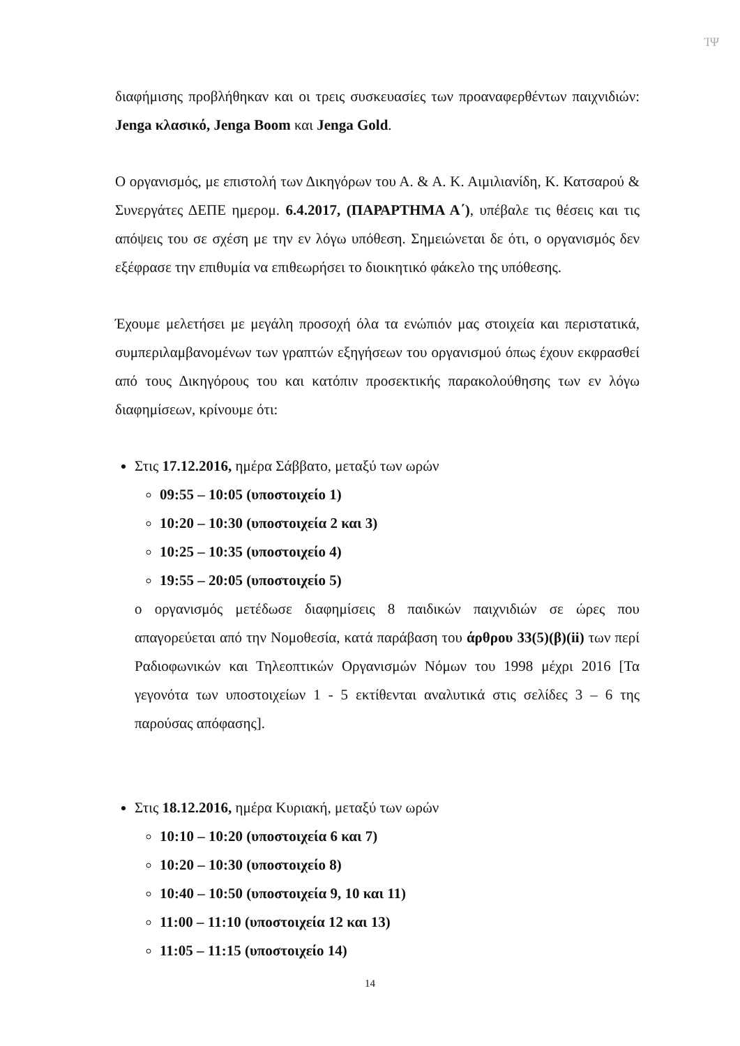ΊΨ
διαφήμισης προβλήθηκαν και οι τρεις συσκευασίες των προαναφερθέντων παιχνιδιών: Jenga κλασικό, Jenga Boom και Jenga Gold.
Ο οργανισμός, με επιστολή των Δικηγόρων του Α. & Α. Κ. Αιμιλιανίδη, Κ. Κατσαρού & Συνεργάτες ΔΕΠΕ ημερομ. 6.4.2017, (ΠΑΡΑΡΤΗΜΑ Α΄), υπέβαλε τις θέσεις και τις απόψεις του σε σχέση με την εν λόγω υπόθεση. Σημειώνεται δε ότι, ο οργανισμός δεν εξέφρασε την επιθυμία να επιθεωρήσει το διοικητικό φάκελο της υπόθεσης.
Έχουμε μελετήσει με μεγάλη προσοχή όλα τα ενώπιόν μας στοιχεία και περιστατικά, συμπεριλαμβανομένων των γραπτών εξηγήσεων του οργανισμού όπως έχουν εκφρασθεί από τους Δικηγόρους του και κατόπιν προσεκτικής παρακολούθησης των εν λόγω διαφημίσεων, κρίνουμε ότι:
Στις 17.12.2016, ημέρα Σάββατο, μεταξύ των ωρών
09:55 – 10:05 (υποστοιχείο 1)
10:20 – 10:30 (υποστοιχεία 2 και 3)
10:25 – 10:35 (υποστοιχείο 4)
19:55 – 20:05 (υποστοιχείο 5)
ο οργανισμός μετέδωσε διαφημίσεις 8 παιδικών παιχνιδιών σε ώρες που απαγορεύεται από την Νομοθεσία, κατά παράβαση του άρθρου 33(5)(β)(ii) των περί Ραδιοφωνικών και Τηλεοπτικών Οργανισμών Νόμων του 1998 μέχρι 2016 [Τα γεγονότα των υποστοιχείων 1 - 5 εκτίθενται αναλυτικά στις σελίδες 3 – 6 της παρούσας απόφασης].
Στις 18.12.2016, ημέρα Κυριακή, μεταξύ των ωρών
10:10 – 10:20 (υποστοιχεία 6 και 7)
10:20 – 10:30 (υποστοιχείο 8)
10:40 – 10:50 (υποστοιχεία 9, 10 και 11)
11:00 – 11:10 (υποστοιχεία 12 και 13)
11:05 – 11:15 (υποστοιχείο 14)
14